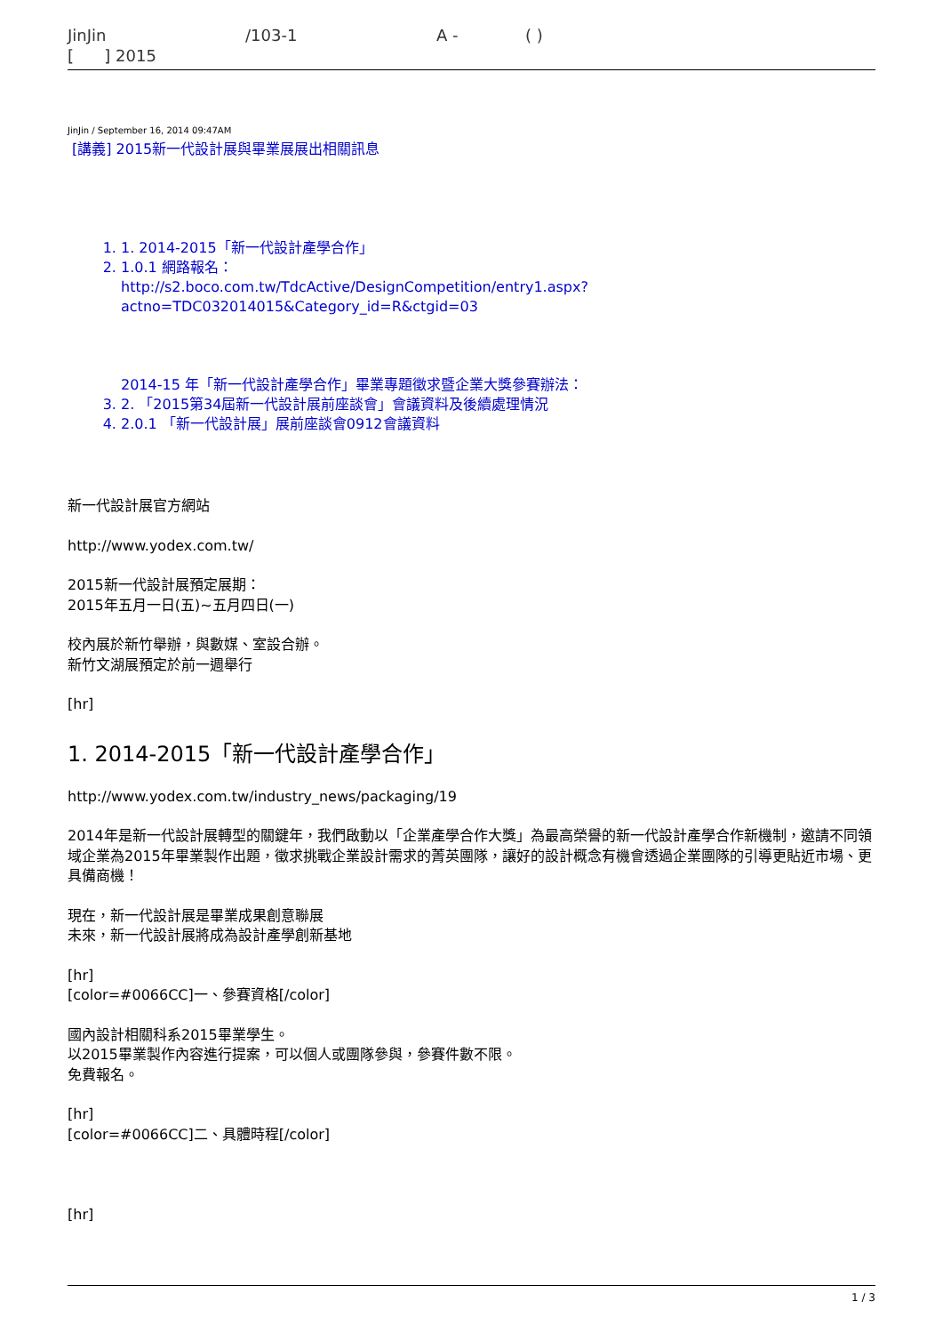JinJin /103-1 A - ( )
[ ] 2015
JinJin / September 16, 2014 09:47AM
[講義] 2015新一代設計展與畢業展展出相關訊息
1. 1. 2014-2015「新一代設計產學合作」
2. 1.0.1 網路報名：
http://s2.boco.com.tw/TdcActive/DesignCompetition/entry1.aspx?actno=TDC032014015&Category_id=R&ctgid=03
2014-15 年「新一代設計產學合作」畢業專題徵求暨企業大獎參賽辦法：
3. 2. 「2015第34屆新一代設計展前座談會」會議資料及後續處理情況
4. 2.0.1 「新一代設計展」展前座談會0912會議資料
新一代設計展官方網站
http://www.yodex.com.tw/
2015新一代設計展預定展期：
2015年五月一日(五)~五月四日(一)
校內展於新竹舉辦，與數媒、室設合辦。
新竹文湖展預定於前一週舉行
[hr]
1. 2014-2015「新一代設計產學合作」
http://www.yodex.com.tw/industry_news/packaging/19
2014年是新一代設計展轉型的關鍵年，我們啟動以「企業產學合作大獎」為最高榮譽的新一代設計產學合作新機制，邀請不同領域企業為2015年畢業製作出題，徵求挑戰企業設計需求的菁英團隊，讓好的設計概念有機會透過企業團隊的引導更貼近市場、更具備商機！
現在，新一代設計展是畢業成果創意聯展
未來，新一代設計展將成為設計產學創新基地
[hr]
[color=#0066CC]一、參賽資格[/color]
國內設計相關科系2015畢業學生。
以2015畢業製作內容進行提案，可以個人或團隊參與，參賽件數不限。
免費報名。
[hr]
[color=#0066CC]二、具體時程[/color]
[hr]
1 / 3